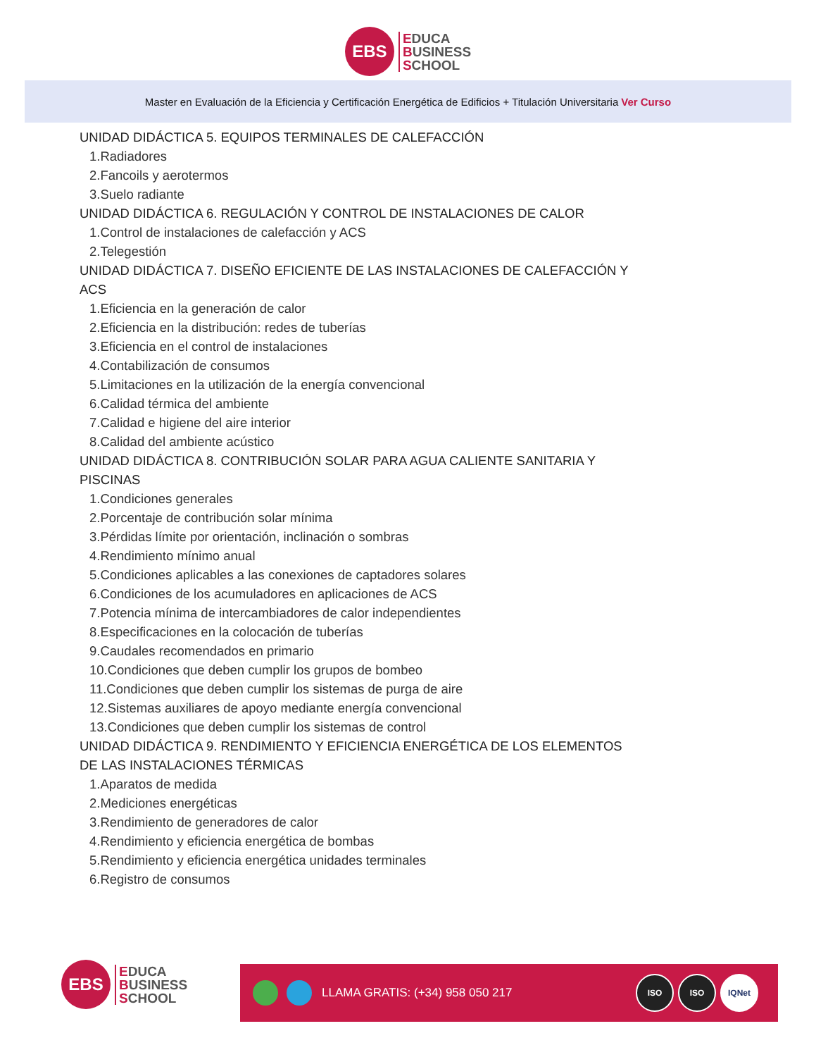EBS
EDUCA
BUSINESS
SCHOOL
Master en Evaluación de la Eficiencia y Certificación Energética de Edificios + Titulación Universitaria Ver Curso
UNIDAD DIDÁCTICA 5. EQUIPOS TERMINALES DE CALEFACCIÓN
1.Radiadores
2.Fancoils y aerotermos
3.Suelo radiante
UNIDAD DIDÁCTICA 6. REGULACIÓN Y CONTROL DE INSTALACIONES DE CALOR
1.Control de instalaciones de calefacción y ACS
2.Telegestión
UNIDAD DIDÁCTICA 7. DISEÑO EFICIENTE DE LAS INSTALACIONES DE CALEFACCIÓN Y ACS
1.Eficiencia en la generación de calor
2.Eficiencia en la distribución: redes de tuberías
3.Eficiencia en el control de instalaciones
4.Contabilización de consumos
5.Limitaciones en la utilización de la energía convencional
6.Calidad térmica del ambiente
7.Calidad e higiene del aire interior
8.Calidad del ambiente acústico
UNIDAD DIDÁCTICA 8. CONTRIBUCIÓN SOLAR PARA AGUA CALIENTE SANITARIA Y PISCINAS
1.Condiciones generales
2.Porcentaje de contribución solar mínima
3.Pérdidas límite por orientación, inclinación o sombras
4.Rendimiento mínimo anual
5.Condiciones aplicables a las conexiones de captadores solares
6.Condiciones de los acumuladores en aplicaciones de ACS
7.Potencia mínima de intercambiadores de calor independientes
8.Especificaciones en la colocación de tuberías
9.Caudales recomendados en primario
10.Condiciones que deben cumplir los grupos de bombeo
11.Condiciones que deben cumplir los sistemas de purga de aire
12.Sistemas auxiliares de apoyo mediante energía convencional
13.Condiciones que deben cumplir los sistemas de control
UNIDAD DIDÁCTICA 9. RENDIMIENTO Y EFICIENCIA ENERGÉTICA DE LOS ELEMENTOS DE LAS INSTALACIONES TÉRMICAS
1.Aparatos de medida
2.Mediciones energéticas
3.Rendimiento de generadores de calor
4.Rendimiento y eficiencia energética de bombas
5.Rendimiento y eficiencia energética unidades terminales
6.Registro de consumos
EBS
EDUCA
BUSINESS
SCHOOL
LLAMA GRATIS: (+34) 958 050 217
ISO ISO IQNet